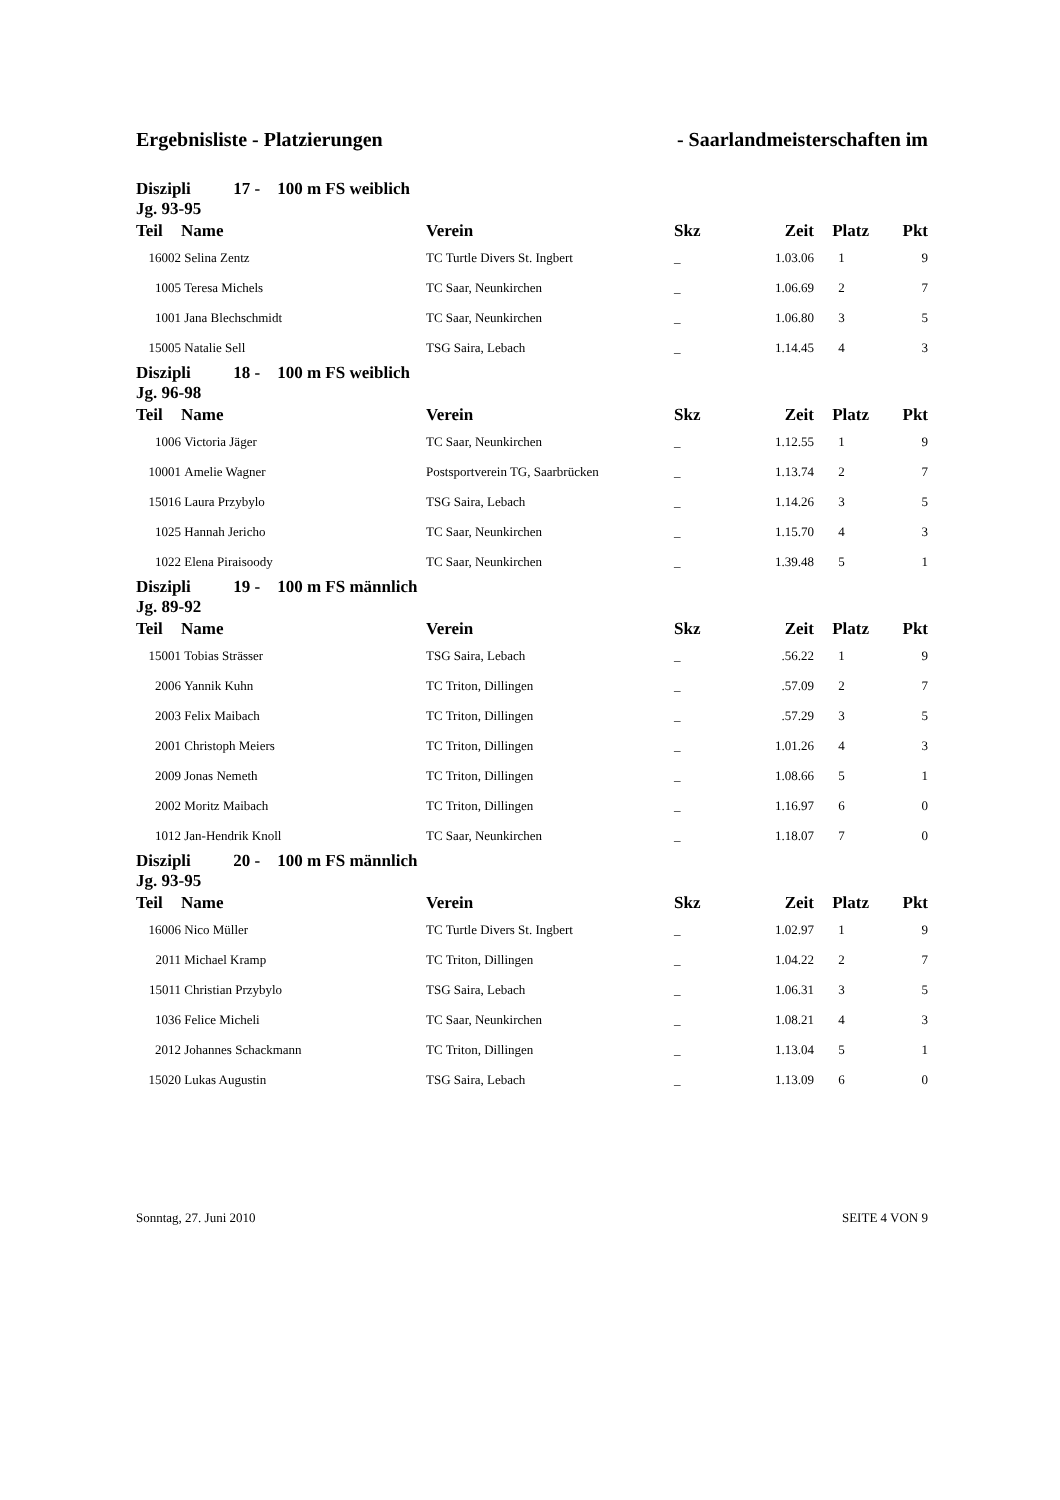Ergebnisliste - Platzierungen - Saarlandmeisterschaften im
| Diszipli 17 - 100 m FS weiblich Jg. 93-95 | | | | | | |
| Teil | Name | Verein | Skz | Zeit | Platz | Pkt |
| 16002 | Selina Zentz | TC Turtle Divers St. Ingbert | _ | 1.03.06 | 1 | 9 |
| 1005 | Teresa Michels | TC Saar, Neunkirchen | _ | 1.06.69 | 2 | 7 |
| 1001 | Jana Blechschmidt | TC Saar, Neunkirchen | _ | 1.06.80 | 3 | 5 |
| 15005 | Natalie Sell | TSG Saira, Lebach | _ | 1.14.45 | 4 | 3 |
| Diszipli 18 - 100 m FS weiblich Jg. 96-98 | | | | | | |
| Teil | Name | Verein | Skz | Zeit | Platz | Pkt |
| 1006 | Victoria Jäger | TC Saar, Neunkirchen | _ | 1.12.55 | 1 | 9 |
| 10001 | Amelie Wagner | Postsportverein TG, Saarbrücken | _ | 1.13.74 | 2 | 7 |
| 15016 | Laura Przybylo | TSG Saira, Lebach | _ | 1.14.26 | 3 | 5 |
| 1025 | Hannah Jericho | TC Saar, Neunkirchen | _ | 1.15.70 | 4 | 3 |
| 1022 | Elena Piraisoody | TC Saar, Neunkirchen | _ | 1.39.48 | 5 | 1 |
| Diszipli 19 - 100 m FS männlich Jg. 89-92 | | | | | | |
| Teil | Name | Verein | Skz | Zeit | Platz | Pkt |
| 15001 | Tobias Strässer | TSG Saira, Lebach | _ | .56.22 | 1 | 9 |
| 2006 | Yannik Kuhn | TC Triton, Dillingen | _ | .57.09 | 2 | 7 |
| 2003 | Felix Maibach | TC Triton, Dillingen | _ | .57.29 | 3 | 5 |
| 2001 | Christoph Meiers | TC Triton, Dillingen | _ | 1.01.26 | 4 | 3 |
| 2009 | Jonas Nemeth | TC Triton, Dillingen | _ | 1.08.66 | 5 | 1 |
| 2002 | Moritz Maibach | TC Triton, Dillingen | _ | 1.16.97 | 6 | 0 |
| 1012 | Jan-Hendrik Knoll | TC Saar, Neunkirchen | _ | 1.18.07 | 7 | 0 |
| Diszipli 20 - 100 m FS männlich Jg. 93-95 | | | | | | |
| Teil | Name | Verein | Skz | Zeit | Platz | Pkt |
| 16006 | Nico Müller | TC Turtle Divers St. Ingbert | _ | 1.02.97 | 1 | 9 |
| 2011 | Michael Kramp | TC Triton, Dillingen | _ | 1.04.22 | 2 | 7 |
| 15011 | Christian Przybylo | TSG Saira, Lebach | _ | 1.06.31 | 3 | 5 |
| 1036 | Felice Micheli | TC Saar, Neunkirchen | _ | 1.08.21 | 4 | 3 |
| 2012 | Johannes Schackmann | TC Triton, Dillingen | _ | 1.13.04 | 5 | 1 |
| 15020 | Lukas Augustin | TSG Saira, Lebach | _ | 1.13.09 | 6 | 0 |
Sonntag, 27. Juni 2010 SEITE 4 VON 9